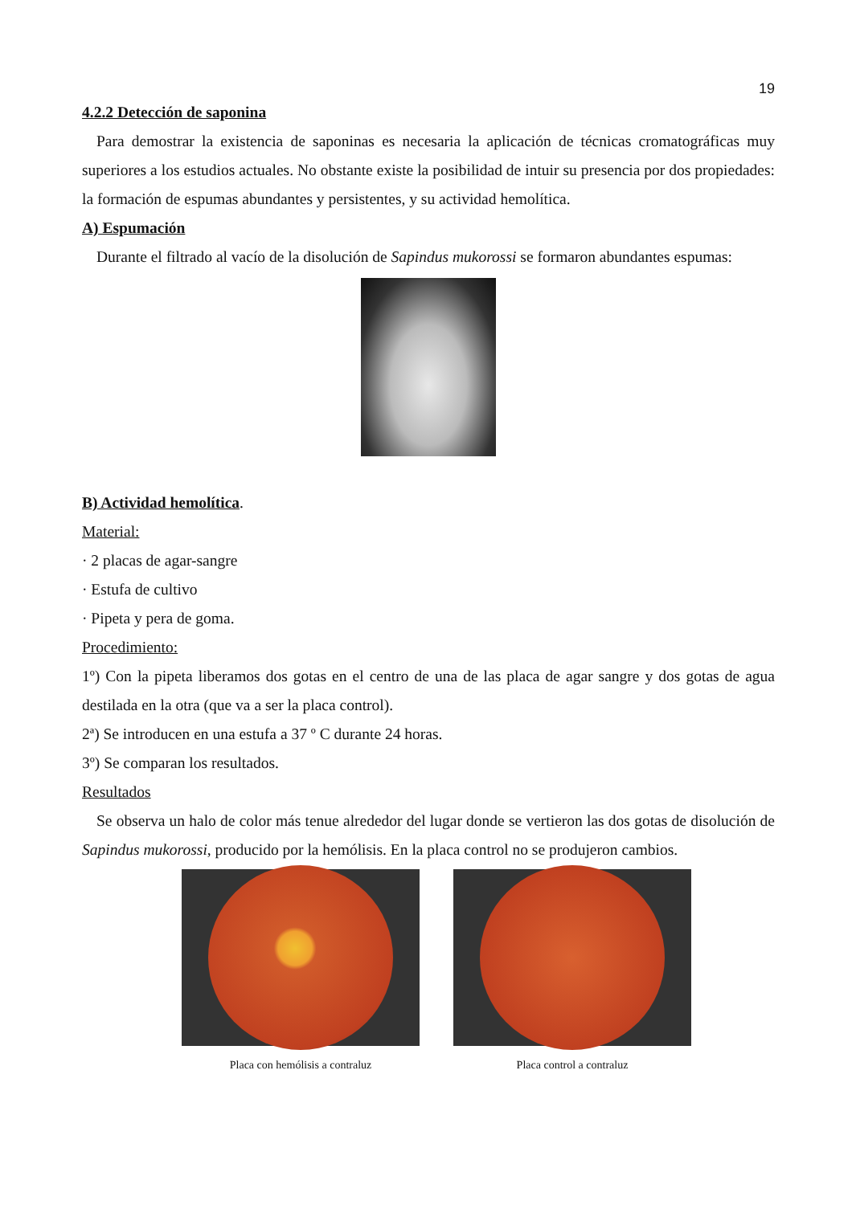19
4.2.2 Detección de saponina
Para demostrar la existencia de saponinas es necesaria la aplicación de técnicas cromatográficas muy superiores a los estudios actuales. No obstante existe la posibilidad de intuir su presencia por dos propiedades: la formación de espumas abundantes y persistentes, y su actividad hemolítica.
A) Espumación
Durante el filtrado al vacío de la disolución de Sapindus mukorossi se formaron abundantes espumas:
B) Actividad hemolítica.
Material:
· 2 placas de agar-sangre
· Estufa de cultivo
· Pipeta y pera de goma.
Procedimiento:
1º) Con la pipeta liberamos dos gotas en el centro de una de las placa de agar sangre y dos gotas de agua destilada en la otra (que va a ser la placa control).
2ª) Se introducen en una estufa a 37 º C durante 24 horas.
3º) Se comparan los resultados.
Resultados
Se observa un halo de color más tenue alrededor del lugar donde se vertieron las dos gotas de disolución de Sapindus mukorossi, producido por la hemólisis. En la placa control no se produjeron cambios.
Placa con hemólisis a contraluz
Placa control a contraluz